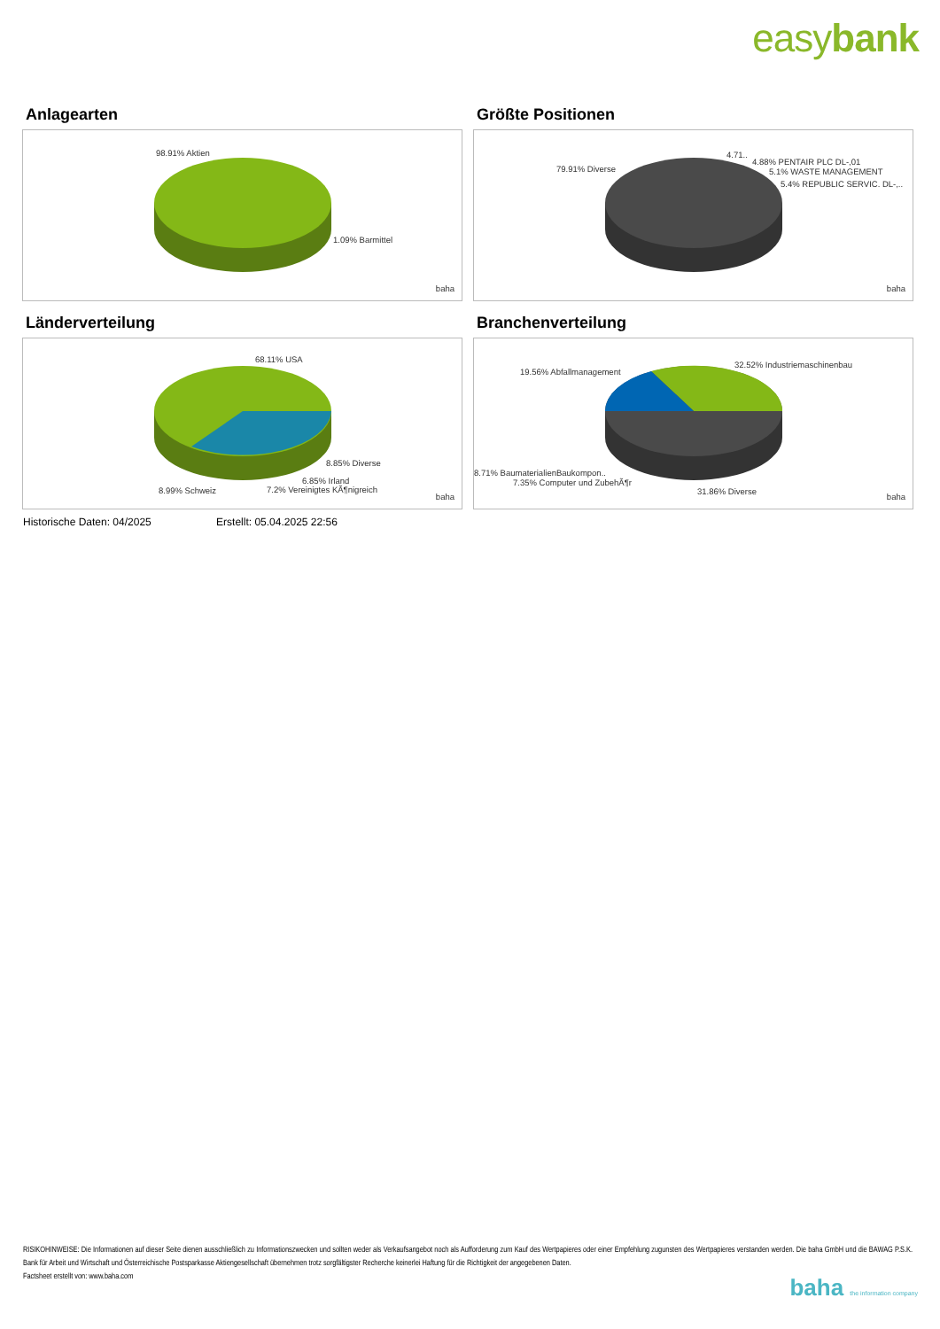easybank
Anlagearten
98.91% Aktien
1.09% Barmittel
baha
Größte Positionen
79.91% Diverse
4.71..
4.88% PENTAIR PLC DL-,01
5.1% WASTE MANAGEMENT
5.4% REPUBLIC SERVIC. DL-,..
baha
Länderverteilung
68.11% USA
8.85% Diverse
6.85% Irland
8.99% Schweiz 7.2% Vereinigtes KÃ¶nigreich
baha
Branchenverteilung
32.52% Industriemaschinenbau
19.56% Abfallmanagement
8.71% BaumaterialienBaukompon..
7.35% Computer und ZubehÃ¶r
31.86% Diverse baha
Historische Daten: 04/2025 Erstellt: 05.04.2025 22:56
RISIKOHINWEISE: Die Informationen auf dieser Seite dienen ausschließlich zu Informationszwecken und sollten weder als Verkaufsangebot noch als Aufforderung zum Kauf des Wertpapieres oder einer Empfehlung zugunsten des Wertpapieres verstanden werden. Die baha GmbH und die BAWAG P.S.K. Bank für Arbeit und Wirtschaft und Österreichische Postsparkasse Aktiengesellschaft übernehmen trotz sorgfältigster Recherche keinerlei Haftung für die Richtigkeit der angegebenen Daten.
Factsheet erstellt von: www.baha.com
baha the information company